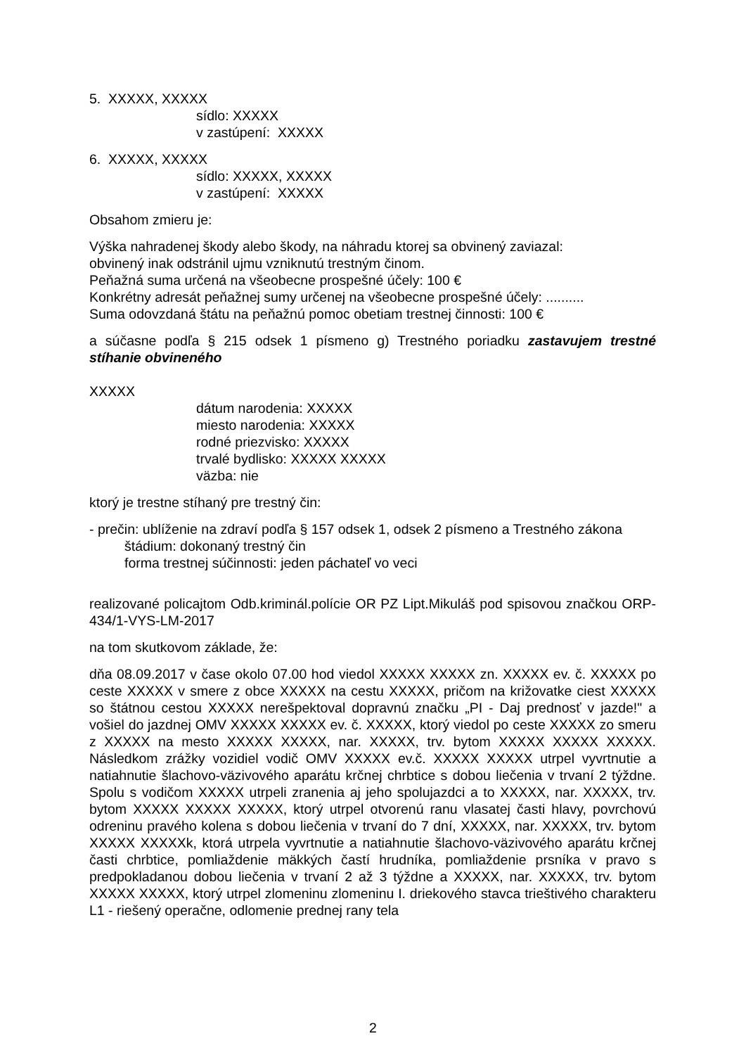5. XXXXX, XXXXX
sídlo: XXXXX
v zastúpení: XXXXX
6. XXXXX, XXXXX
sídlo: XXXXX, XXXXX
v zastúpení: XXXXX
Obsahom zmieru je:
Výška nahradenej škody alebo škody, na náhradu ktorej sa obvinený zaviazal:
obvinený inak odstránil ujmu vzniknutú trestným činom.
Peňažná suma určená na všeobecne prospešné účely: 100 €
Konkrétny adresát peňažnej sumy určenej na všeobecne prospešné účely: ..........
Suma odovzdaná štátu na peňažnú pomoc obetiam trestnej činnosti: 100 €
a súčasne podľa § 215 odsek 1 písmeno g) Trestného poriadku zastavujem trestné stíhanie obvineného
XXXXX
dátum narodenia: XXXXX
miesto narodenia: XXXXX
rodné priezvisko: XXXXX
trvalé bydlisko: XXXXX XXXXX
väzba: nie
ktorý je trestne stíhaný pre trestný čin:
- prečin: ublíženie na zdraví podľa § 157 odsek 1, odsek 2 písmeno a Trestného zákona
štádium: dokonaný trestný čin
forma trestnej súčinnosti: jeden páchateľ vo veci
realizované policajtom Odb.kriminál.polície OR PZ Lipt.Mikuláš pod spisovou značkou ORP-434/1-VYS-LM-2017
na tom skutkovom základe, že:
dňa 08.09.2017 v čase okolo 07.00 hod viedol XXXXX XXXXX zn. XXXXX ev. č. XXXXX po ceste XXXXX v smere z obce XXXXX na cestu XXXXX, pričom na križovatke ciest XXXXX so štátnou cestou XXXXX nerešpektoval dopravnú značku „PI - Daj prednosť v jazde!" a vošiel do jazdnej OMV XXXXX XXXXX ev. č. XXXXX, ktorý viedol po ceste XXXXX zo smeru z XXXXX na mesto XXXXX XXXXX, nar. XXXXX, trv. bytom XXXXX XXXXX XXXXX. Následkom zrážky vozidiel vodič OMV XXXXX ev.č. XXXXX XXXXX utrpel vyvrtnutie a natiahnutie šlachovo-väzivového aparátu krčnej chrbtice s dobou liečenia v trvaní 2 týždne. Spolu s vodičom XXXXX utrpeli zranenia aj jeho spolujazdci a to XXXXX, nar. XXXXX, trv. bytom XXXXX XXXXX XXXXX, ktorý utrpel otvorenú ranu vlasatej časti hlavy, povrchovú odreninu pravého kolena s dobou liečenia v trvaní do 7 dní, XXXXX, nar. XXXXX, trv. bytom XXXXX XXXXXk, ktorá utrpela vyvrtnutie a natiahnutie šlachovo-väzivového aparátu krčnej časti chrbtice, pomliaždenie mäkkých častí hrudníka, pomliaždenie prsníka v pravo s predpokladanou dobou liečenia v trvaní 2 až 3 týždne a XXXXX, nar. XXXXX, trv. bytom XXXXX XXXXX, ktorý utrpel zlomeninu zlomeninu I. driekového stavca trieštivého charakteru L1 - riešený operačne, odlomenie prednej rany tela
2